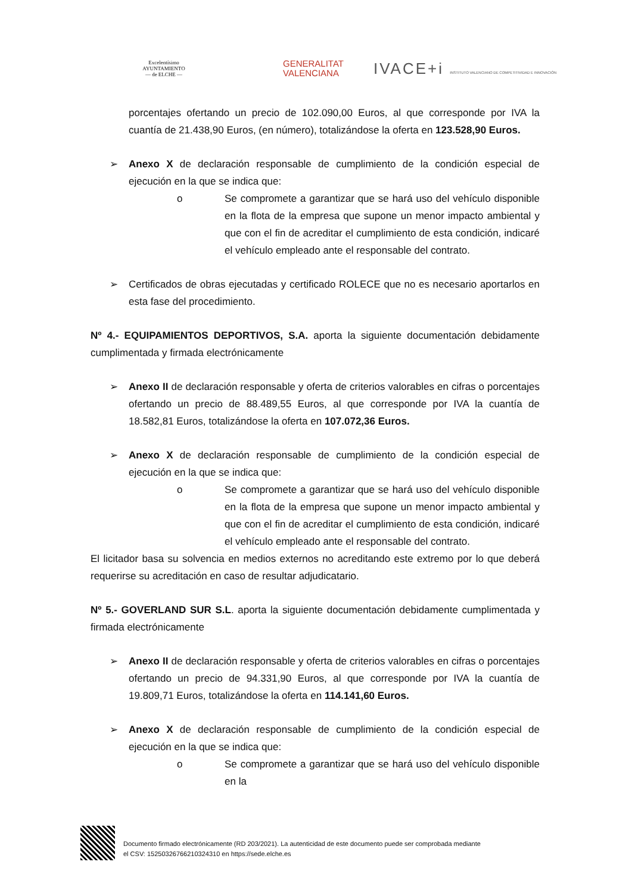Excelentísimo
AYUNTAMIENTO
— de ELCHE —
GENERALITAT
VALENCIANA
IVACE+i INSTITUTO VALENCIANO DE COMPETITIVIDAD E INNOVACIÓN
porcentajes ofertando un precio de 102.090,00 Euros, al que corresponde por IVA la cuantía de 21.438,90 Euros, (en número), totalizándose la oferta en 123.528,90 Euros.
➢ Anexo X de declaración responsable de cumplimiento de la condición especial de ejecución en la que se indica que:
o Se compromete a garantizar que se hará uso del vehículo disponible en la flota de la empresa que supone un menor impacto ambiental y que con el fin de acreditar el cumplimiento de esta condición, indicaré el vehículo empleado ante el responsable del contrato.
➢ Certificados de obras ejecutadas y certificado ROLECE que no es necesario aportarlos en esta fase del procedimiento.
Nº 4.- EQUIPAMIENTOS DEPORTIVOS, S.A. aporta la siguiente documentación debidamente cumplimentada y firmada electrónicamente
➢ Anexo II de declaración responsable y oferta de criterios valorables en cifras o porcentajes ofertando un precio de 88.489,55 Euros, al que corresponde por IVA la cuantía de 18.582,81 Euros, totalizándose la oferta en 107.072,36 Euros.
➢ Anexo X de declaración responsable de cumplimiento de la condición especial de ejecución en la que se indica que:
o Se compromete a garantizar que se hará uso del vehículo disponible en la flota de la empresa que supone un menor impacto ambiental y que con el fin de acreditar el cumplimiento de esta condición, indicaré el vehículo empleado ante el responsable del contrato.
El licitador basa su solvencia en medios externos no acreditando este extremo por lo que deberá requerirse su acreditación en caso de resultar adjudicatario.
Nº 5.- GOVERLAND SUR S.L. aporta la siguiente documentación debidamente cumplimentada y firmada electrónicamente
➢ Anexo II de declaración responsable y oferta de criterios valorables en cifras o porcentajes ofertando un precio de 94.331,90 Euros, al que corresponde por IVA la cuantía de 19.809,71 Euros, totalizándose la oferta en 114.141,60 Euros.
➢ Anexo X de declaración responsable de cumplimiento de la condición especial de ejecución en la que se indica que:
o Se compromete a garantizar que se hará uso del vehículo disponible en la
Documento firmado electrónicamente (RD 203/2021). La autenticidad de este documento puede ser comprobada mediante
el CSV: 15250326766210324310 en https://sede.elche.es